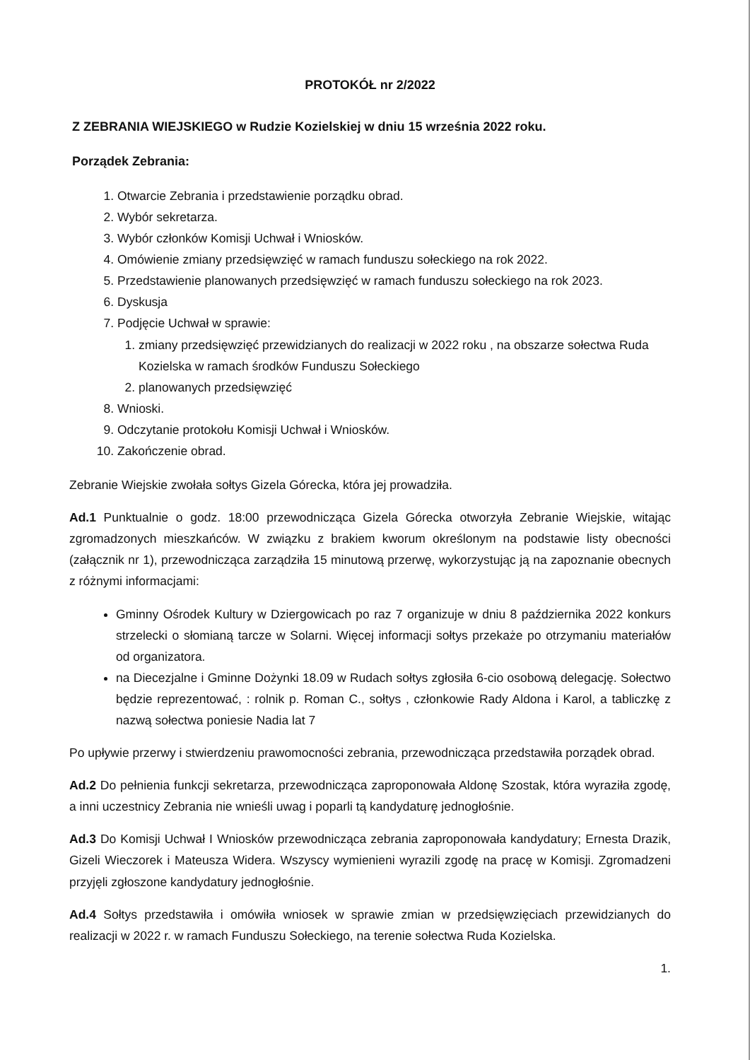PROTOKÓŁ nr 2/2022
Z ZEBRANIA WIEJSKIEGO w Rudzie Kozielskiej w dniu 15 września 2022 roku.
Porządek Zebrania:
1. Otwarcie Zebrania i przedstawienie porządku obrad.
2. Wybór sekretarza.
3. Wybór członków Komisji Uchwał i Wniosków.
4. Omówienie zmiany przedsięwzięć w ramach funduszu sołeckiego na rok 2022.
5. Przedstawienie planowanych przedsięwzięć w ramach funduszu sołeckiego na rok 2023.
6. Dyskusja
7. Podjęcie Uchwał w sprawie:
1. zmiany przedsięwzięć przewidzianych do realizacji w 2022 roku , na obszarze sołectwa Ruda Kozielska w ramach środków Funduszu Sołeckiego
2. planowanych przedsięwzięć
8. Wnioski.
9. Odczytanie protokołu Komisji Uchwał i Wniosków.
10. Zakończenie obrad.
Zebranie Wiejskie zwołała sołtys Gizela Górecka, która jej prowadziła.
Ad.1 Punktualnie o godz. 18:00 przewodnicząca Gizela Górecka otworzyła Zebranie Wiejskie, witając zgromadzonych mieszkańców. W związku z brakiem kworum określonym na podstawie listy obecności (załącznik nr 1), przewodnicząca zarządziła 15 minutową przerwę, wykorzystując ją na zapoznanie obecnych z różnymi informacjami:
Gminny Ośrodek Kultury w Dziergowicach po raz 7 organizuje w dniu 8 października 2022 konkurs strzelecki o słomianą tarcze w Solarni. Więcej informacji sołtys przekaże po otrzymaniu materiałów od organizatora.
na Diecezjalne i Gminne Dożynki 18.09 w Rudach sołtys zgłosiła 6-cio osobową delegację. Sołectwo będzie reprezentować, : rolnik p. Roman C., sołtys , członkowie Rady Aldona i Karol, a tabliczkę z nazwą sołectwa poniesie Nadia lat 7
Po upływie przerwy i stwierdzeniu prawomocności zebrania, przewodnicząca przedstawiła porządek obrad.
Ad.2 Do pełnienia funkcji sekretarza, przewodnicząca zaproponowała Aldonę Szostak, która wyraziła zgodę, a inni uczestnicy Zebrania nie wnieśli uwag i poparli tą kandydaturę jednogłośnie.
Ad.3 Do Komisji Uchwał I Wniosków przewodnicząca zebrania zaproponowała kandydatury; Ernesta Drazik, Gizeli Wieczorek i Mateusza Widera. Wszyscy wymienieni wyrazili zgodę na pracę w Komisji. Zgromadzeni przyjęli zgłoszone kandydatury jednogłośnie.
Ad.4 Sołtys przedstawiła i omówiła wniosek w sprawie zmian w przedsięwzięciach przewidzianych do realizacji w 2022 r. w ramach Funduszu Sołeckiego, na terenie sołectwa Ruda Kozielska.
1.